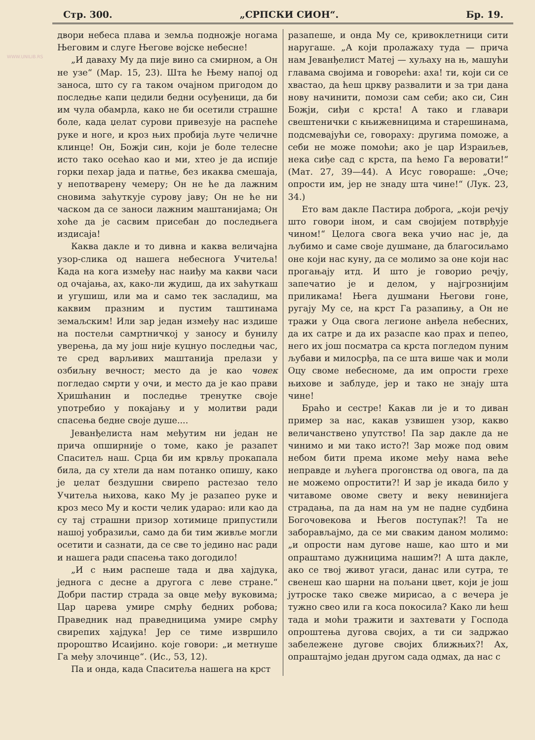WWW.UNILIB.RS
Стр. 300. „СРПСКИ СИОН“. Бр. 19.
двори небеса плава и земља подножје ногама Његовим и слуге Његове војске небесне!
„И даваху Му да пије вино са смирном, а Он не узе“ (Мар. 15, 23). Шта ће Њему напој од заноса, што су га таком очајном пригодом до последње капи цедили бедни осуђеници, да би им чула обамрла, како не би осетили страшне боле, када џелат сурови привезује на распеће руке и ноге, и кроз њих пробија љуте челичне клинце! Он, Божји син, који је боле телесне исто тако осећао као и ми, хтео је да испије горки пехар јада и патње, без икаква смешаја, у непотварену чемеру; Он не ће да лажним сновима заћуткује сурову јаву; Он не ће ни часком да се заноси лажним маштанијама; Он хоће да је сасвим присебан до последњега издисаја!
Каква дакле и то дивна и каква величајна узор-слика од нашега небеснога Учитеља! Када на кога између нас наиђу ма какви часи од очајања, ах, како-ли жудиш, да их заћуткаш и угушиш, или ма и само тек засладиш, ма каквим празним и пустим таштинама земаљским! Или зар један између нас издише на постељи самртничкој у заносу и бунилу уверења, да му још није куцнуо последњи час, те сред варљивих маштанија прелази у озбиљну вечност; место да је као човек погледао смрти у очи, и место да је као прави Хришћанин и последње тренутке своје употребио у покајању и у молитви ради спасења бедне своје душе....
Јеванђелиста нам међутим ни један не прича опширније о томе, како је разапет Спаситељ наш. Срца би им крвљу прокапала била, да су хтели да нам потанко опишу, како је џелат бездушни свирепо растезао тело Учитеља њихова, како Му је разапео руке и кроз месо Му и кости челик ударао: или као да су тај страшни призор хотимице припустили нашој уобразиљи, само да би тим живље могли осетити и сазнати, да се све то једино нас ради и нашега ради спасења тако догодило!
„И с њим распеше тада и два хајдука, једнога с десне а другога с леве стране.“ Добри пастир страда за овце међу вуковима; Цар царева умире смрћу бедних робова; Праведник над праведницима умире смрћу свирепих хајдука! Јер се тиме извршило пророштво Исаијино. које говори: „и метнуше Га међу злочинце“. (Ис., 53, 12).
Па и онда, када Спаситеља нашега на крст
разапеше, и онда Му се, кривоклетници сити наругаше. „А који пролажаху туда — прича нам Јеванђелист Матеј — хуљаху на њ, машући главама својима и говорећи: аха! ти, који си се хвастао, да ћеш цркву развалити и за три дана нову начинити, помози сам себи; ако си, Син Божји, сиђи с крста! А тако и главари свештенички с књижевницима и старешинама, подсмевајући се, говораху: другима поможе, а себи не може помоћи; ако је цар Израиљев, нека сиђе сад с крста, па ћемо Га веровати!“ (Мат. 27, 39—44). А Исус говораше: „Оче; опрости им, јер не знаду шта чине!“ (Лук. 23, 34.)
Ето вам дакле Пастира доброга, „који речју што говори іном, и сам својијем потврђује чином!“ Целога свога века учио нас је, да љубимо и саме своје душмане, да благосиљамо оне који нас куну, да се молимо за оне који нас прогањају итд. И што је говорио речју, запечатио је и делом, у најгрознијим приликама! Њега душмани Његови гоне, ругају Му се, на крст Га разапињу, а Он не тражи у Оца свога легионе анђела небесних, да их сатре и да их разаспе као прах и пепео, него их још посматра са крста погледом пуним љубави и милосрђа, па се шта више чак и моли Оцу своме небесноме, да им опрости грехе њихове и заблуде, јер и тако не знају шта чине!
Браћо и сестре! Какав ли је и то диван пример за нас, какав узвишен узор, какво величанствено упутство! Па зар дакле да не чинимо и ми тако исто?! Зар може под овим небом бити према икоме међу нама веће неправде и љућега прогонства од овога, па да не можемо опростити?! И зар је икада било у читавоме овоме свету и веку невинијега страдања, па да нам на ум не падне судбина Богочовекова и Његов поступак?! Та не заборављајмо, да се ми сваким даном молимо: „и опрости нам дугове наше, као што и ми опраштамо дужницима нашим?! А шта дакле, ако се твој живот угаси, данас или сутра, те свенеш као шарни на пољани цвет, који је још јутроске тако свеже мирисао, а с вечера је тужно свео или га коса покосила? Како ли ћеш тада и моћи тражити и захтевати у Господа опроштења дугова својих, а ти си задржао забележене дугове својих ближњих?! Ах, опраштајмо један другом сада одмах, да нас с